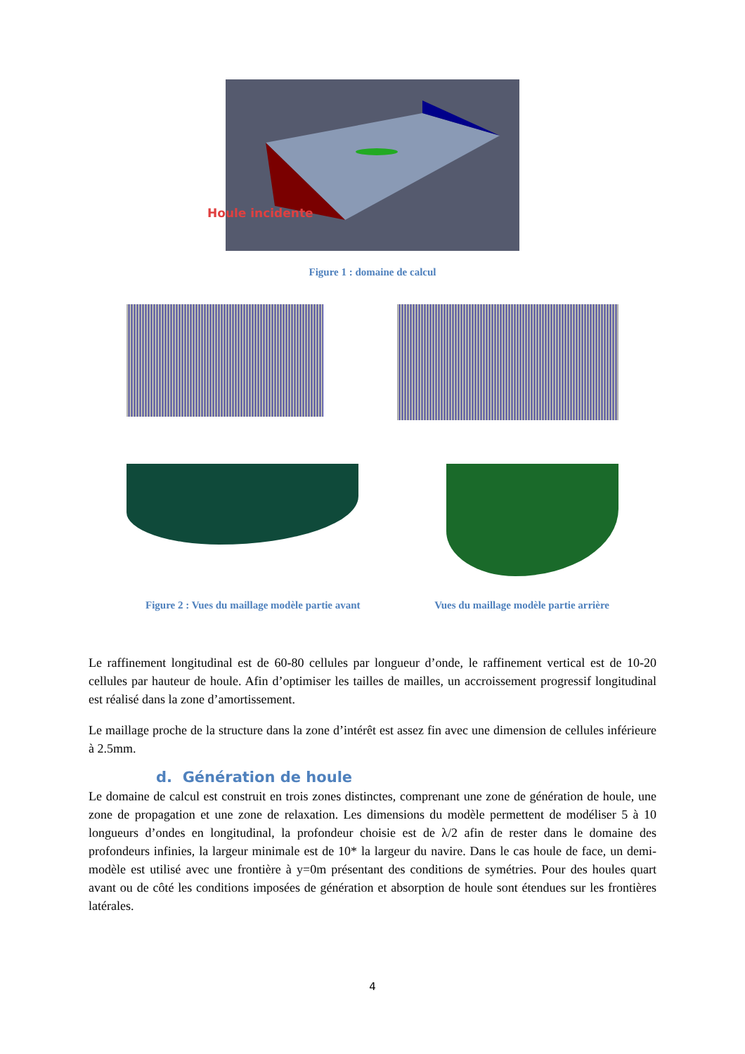Houle incidente
Figure 1 : domaine de calcul
Figure 2 : Vues du maillage modèle partie avant Vues du maillage modèle partie arrière
Le raffinement longitudinal est de 60-80 cellules par longueur d’onde, le raffinement vertical est de 10-20 cellules par hauteur de houle. Afin d’optimiser les tailles de mailles, un accroissement progressif longitudinal est réalisé dans la zone d’amortissement.
Le maillage proche de la structure dans la zone d’intérêt est assez fin avec une dimension de cellules inférieure à 2.5mm.
d. Génération de houle
Le domaine de calcul est construit en trois zones distinctes, comprenant une zone de génération de houle, une zone de propagation et une zone de relaxation. Les dimensions du modèle permettent de modéliser 5 à 10 longueurs d’ondes en longitudinal, la profondeur choisie est de λ/2 afin de rester dans le domaine des profondeurs infinies, la largeur minimale est de 10* la largeur du navire. Dans le cas houle de face, un demi-modèle est utilisé avec une frontière à y=0m présentant des conditions de symétries. Pour des houles quart avant ou de côté les conditions imposées de génération et absorption de houle sont étendues sur les frontières latérales.
4